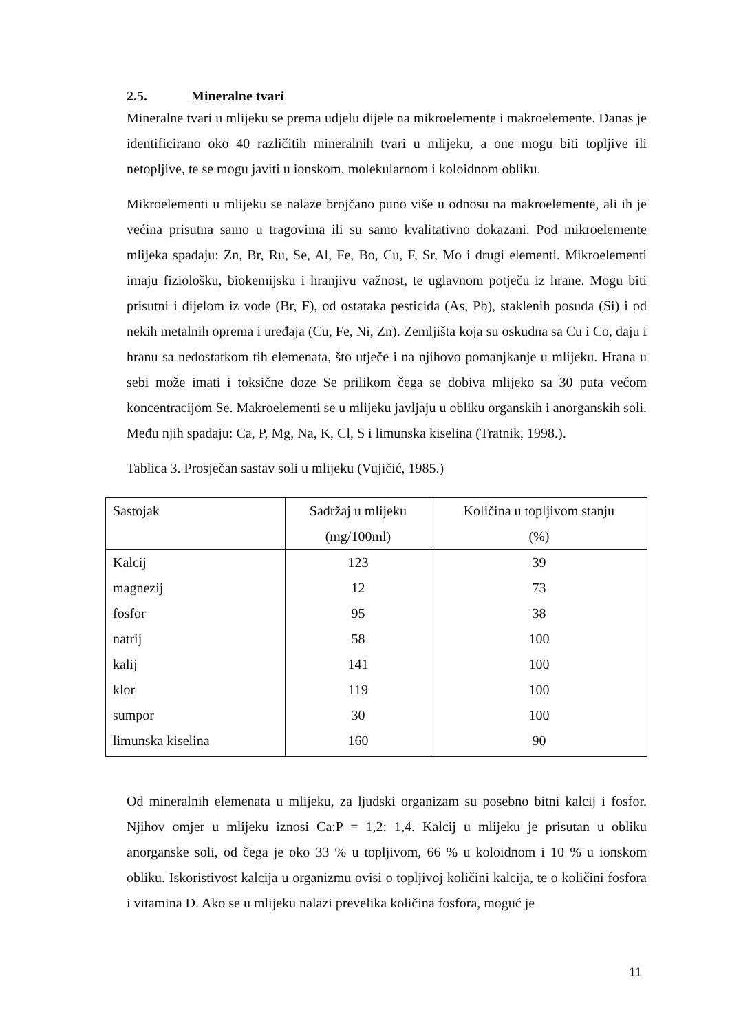2.5. Mineralne tvari
Mineralne tvari u mlijeku se prema udjelu dijele na mikroelemente i makroelemente. Danas je identificirano oko 40 različitih mineralnih tvari u mlijeku, a one mogu biti topljive ili netopljive, te se mogu javiti u ionskom, molekularnom i koloidnom obliku.
Mikroelementi u mlijeku se nalaze brojčano puno više u odnosu na makroelemente, ali ih je većina prisutna samo u tragovima ili su samo kvalitativno dokazani. Pod mikroelemente mlijeka spadaju: Zn, Br, Ru, Se, Al, Fe, Bo, Cu, F, Sr, Mo i drugi elementi. Mikroelementi imaju fiziološku, biokemijsku i hranjivu važnost, te uglavnom potječu iz hrane. Mogu biti prisutni i dijelom iz vode (Br, F), od ostataka pesticida (As, Pb), staklenih posuda (Si) i od nekih metalnih oprema i uređaja (Cu, Fe, Ni, Zn). Zemljišta koja su oskudna sa Cu i Co, daju i hranu sa nedostatkom tih elemenata, što utječe i na njihovo pomanjkanje u mlijeku. Hrana u sebi može imati i toksične doze Se prilikom čega se dobiva mlijeko sa 30 puta većom koncentracijom Se. Makroelementi se u mlijeku javljaju u obliku organskih i anorganskih soli. Među njih spadaju: Ca, P, Mg, Na, K, Cl, S i limunska kiselina (Tratnik, 1998.).
Tablica 3. Prosječan sastav soli u mlijeku (Vujičić, 1985.)
| Sastojak | Sadržaj u mlijeku (mg/100ml) | Količina u topljivom stanju (%) |
| --- | --- | --- |
| Kalcij | 123 | 39 |
| magnezij | 12 | 73 |
| fosfor | 95 | 38 |
| natrij | 58 | 100 |
| kalij | 141 | 100 |
| klor | 119 | 100 |
| sumpor | 30 | 100 |
| limunska kiselina | 160 | 90 |
Od mineralnih elemenata u mlijeku, za ljudski organizam su posebno bitni kalcij i fosfor. Njihov omjer u mlijeku iznosi Ca:P = 1,2: 1,4. Kalcij u mlijeku je prisutan u obliku anorganske soli, od čega je oko 33 % u topljivom, 66 % u koloidnom i 10 % u ionskom obliku. Iskoristivost kalcija u organizmu ovisi o topljivoj količini kalcija, te o količini fosfora i vitamina D. Ako se u mlijeku nalazi prevelika količina fosfora, moguć je
11